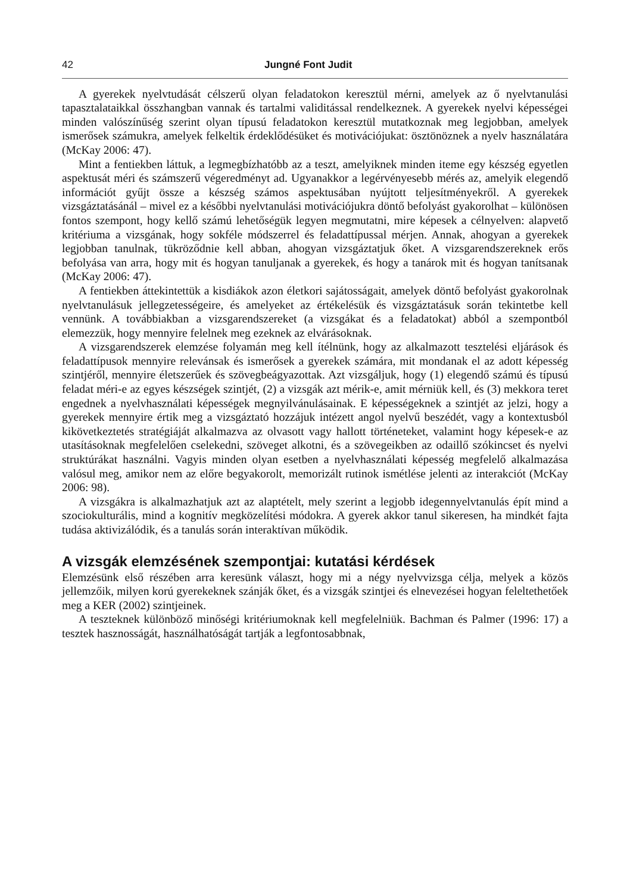42 Jungné Font Judit
A gyerekek nyelvtudását célszerű olyan feladatokon keresztül mérni, amelyek az ő nyelvtanulási tapasztalataikkal összhangban vannak és tartalmi validitással rendelkeznek. A gyerekek nyelvi képességei minden valószínűség szerint olyan típusú feladatokon keresztül mutatkoznak meg legjobban, amelyek ismerősek számukra, amelyek felkeltik érdeklődésüket és motivációjukat: ösztönöznek a nyelv használatára (McKay 2006: 47).
Mint a fentiekben láttuk, a legmegbízhatóbb az a teszt, amelyiknek minden iteme egy készség egyetlen aspektusát méri és számszerű végeredményt ad. Ugyanakkor a legérvényesebb mérés az, amelyik elegendő információt gyűjt össze a készség számos aspektusában nyújtott teljesítményekről. A gyerekek vizsgáztatásánál – mivel ez a későbbi nyelvtanulási motivációjukra döntő befolyást gyakorolhat – különösen fontos szempont, hogy kellő számú lehetőségük legyen megmutatni, mire képesek a célnyelven: alapvető kritériuma a vizsgának, hogy sokféle módszerrel és feladattípussal mérjen. Annak, ahogyan a gyerekek legjobban tanulnak, tükröződnie kell abban, ahogyan vizsgáztatjuk őket. A vizsgarendszereknek erős befolyása van arra, hogy mit és hogyan tanuljanak a gyerekek, és hogy a tanárok mit és hogyan tanítsanak (McKay 2006: 47).
A fentiekben áttekintettük a kisdiákok azon életkori sajátosságait, amelyek döntő befolyást gyakorolnak nyelvtanulásuk jellegzetességeire, és amelyeket az értékelésük és vizsgáztatásuk során tekintetbe kell vennünk. A továbbiakban a vizsgarendszereket (a vizsgákat és a feladatokat) abból a szempontból elemezzük, hogy mennyire felelnek meg ezeknek az elvárásoknak.
A vizsgarendszerek elemzése folyamán meg kell ítélnünk, hogy az alkalmazott tesztelési eljárások és feladattípusok mennyire relevánsak és ismerősek a gyerekek számára, mit mondanak el az adott képesség szintjéről, mennyire életszerűek és szövegbeágyazottak. Azt vizsgáljuk, hogy (1) elegendő számú és típusú feladat méri-e az egyes készségek szintjét, (2) a vizsgák azt mérik-e, amit mérniük kell, és (3) mekkora teret engednek a nyelvhasználati képességek megnyilvánulásainak. E képességeknek a szintjét az jelzi, hogy a gyerekek mennyire értik meg a vizsgáztató hozzájuk intézett angol nyelvű beszédét, vagy a kontextusból kikövetkeztetés stratégiáját alkalmazva az olvasott vagy hallott történeteket, valamint hogy képesek-e az utasításoknak megfelelően cselekedni, szöveget alkotni, és a szövegeikben az odaillő szókincset és nyelvi struktúrákat használni. Vagyis minden olyan esetben a nyelvhasználati képesség megfelelő alkalmazása valósul meg, amikor nem az előre begyakorolt, memorizált rutinok ismétlése jelenti az interakciót (McKay 2006: 98).
A vizsgákra is alkalmazhatjuk azt az alaptételt, mely szerint a legjobb idegennyelvtanulás épít mind a szociokulturális, mind a kognitív megközelítési módokra. A gyerek akkor tanul sikeresen, ha mindkét fajta tudása aktivizálódik, és a tanulás során interaktívan működik.
A vizsgák elemzésének szempontjai: kutatási kérdések
Elemzésünk első részében arra keresünk választ, hogy mi a négy nyelvvizsga célja, melyek a közös jellemzőik, milyen korú gyerekeknek szánják őket, és a vizsgák szintjei és elnevezései hogyan feleltethetőek meg a KER (2002) szintjeinek.
A teszteknek különböző minőségi kritériumoknak kell megfelelniük. Bachman és Palmer (1996: 17) a tesztek hasznosságát, használhatóságát tartják a legfontosabbnak,